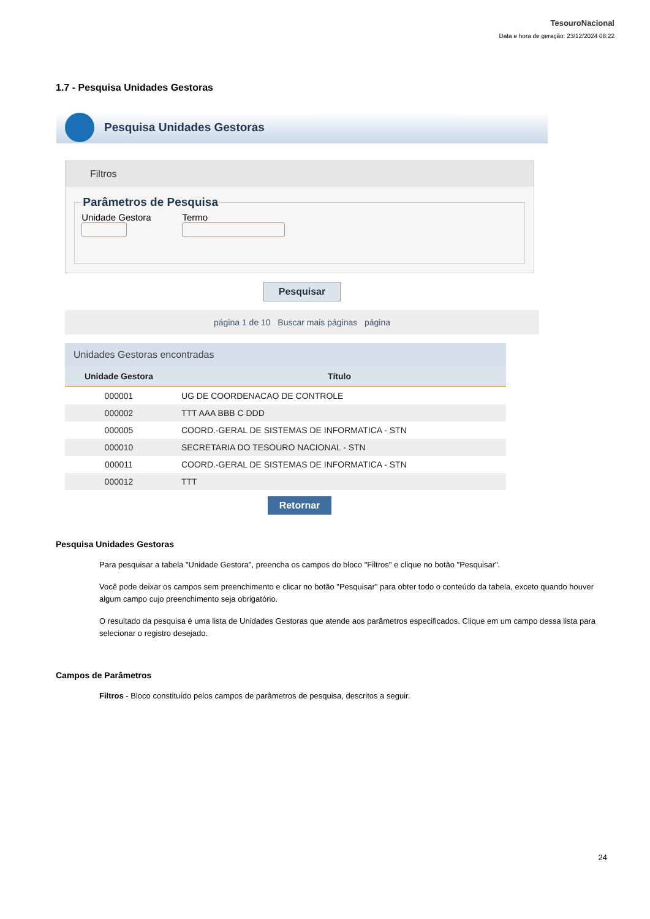TesouroNacional
Data e hora de geração: 23/12/2024 08:22
1.7 - Pesquisa Unidades Gestoras
Pesquisa Unidades Gestoras
Filtros
Parâmetros de Pesquisa Unidade Gestora
Termo
Pesquisar
página 1 de 10 Buscar mais páginas página
Unidades Gestoras encontradas
| Unidade Gestora | Título |
| --- | --- |
| 000001 | UG DE COORDENACAO DE CONTROLE |
| 000002 | TTT AAA BBB C DDD |
| 000005 | COORD.-GERAL DE SISTEMAS DE INFORMATICA - STN |
| 000010 | SECRETARIA DO TESOURO NACIONAL - STN |
| 000011 | COORD.-GERAL DE SISTEMAS DE INFORMATICA - STN |
| 000012 | TTT |
Retornar
Pesquisa Unidades Gestoras
Para pesquisar a tabela "Unidade Gestora", preencha os campos do bloco "Filtros" e clique no botão "Pesquisar".
Você pode deixar os campos sem preenchimento e clicar no botão "Pesquisar" para obter todo o conteúdo da tabela, exceto quando houver algum campo cujo preenchimento seja obrigatório.
O resultado da pesquisa é uma lista de Unidades Gestoras que atende aos parâmetros especificados. Clique em um campo dessa lista para selecionar o registro desejado.
Campos de Parâmetros
Filtros - Bloco constituído pelos campos de parâmetros de pesquisa, descritos a seguir.
24